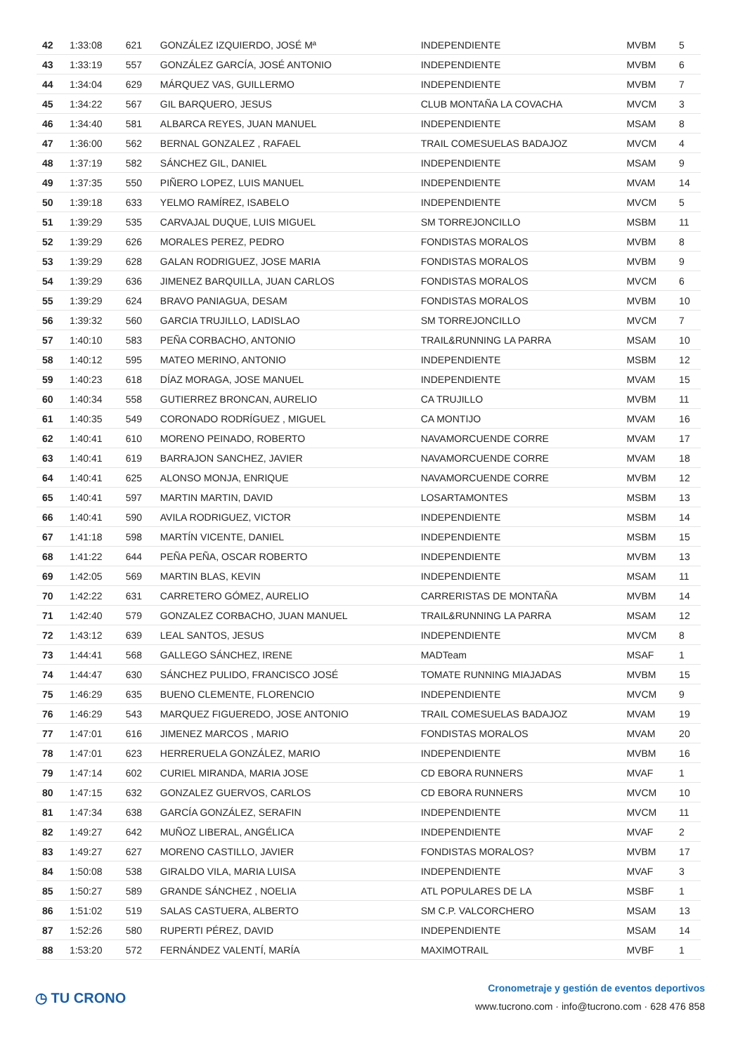| 42 | 1:33:08 | 621 | GONZÁLEZ IZQUIERDO, JOSÉ Mª | INDEPENDIENTE | MVBM | 5 |
| 43 | 1:33:19 | 557 | GONZÁLEZ GARCÍA, JOSÉ ANTONIO | INDEPENDIENTE | MVBM | 6 |
| 44 | 1:34:04 | 629 | MÁRQUEZ VAS, GUILLERMO | INDEPENDIENTE | MVBM | 7 |
| 45 | 1:34:22 | 567 | GIL BARQUERO, JESUS | CLUB MONTAÑA LA COVACHA | MVCM | 3 |
| 46 | 1:34:40 | 581 | ALBARCA REYES, JUAN MANUEL | INDEPENDIENTE | MSAM | 8 |
| 47 | 1:36:00 | 562 | BERNAL GONZALEZ , RAFAEL | TRAIL COMESUELAS BADAJOZ | MVCM | 4 |
| 48 | 1:37:19 | 582 | SÁNCHEZ GIL, DANIEL | INDEPENDIENTE | MSAM | 9 |
| 49 | 1:37:35 | 550 | PIÑERO LOPEZ, LUIS MANUEL | INDEPENDIENTE | MVAM | 14 |
| 50 | 1:39:18 | 633 | YELMO RAMÍREZ, ISABELO | INDEPENDIENTE | MVCM | 5 |
| 51 | 1:39:29 | 535 | CARVAJAL DUQUE, LUIS MIGUEL | SM TORREJONCILLO | MSBM | 11 |
| 52 | 1:39:29 | 626 | MORALES PEREZ, PEDRO | FONDISTAS MORALOS | MVBM | 8 |
| 53 | 1:39:29 | 628 | GALAN RODRIGUEZ, JOSE MARIA | FONDISTAS MORALOS | MVBM | 9 |
| 54 | 1:39:29 | 636 | JIMENEZ BARQUILLA, JUAN CARLOS | FONDISTAS MORALOS | MVCM | 6 |
| 55 | 1:39:29 | 624 | BRAVO PANIAGUA, DESAM | FONDISTAS MORALOS | MVBM | 10 |
| 56 | 1:39:32 | 560 | GARCIA TRUJILLO, LADISLAO | SM TORREJONCILLO | MVCM | 7 |
| 57 | 1:40:10 | 583 | PEÑA CORBACHO, ANTONIO | TRAIL&RUNNING LA PARRA | MSAM | 10 |
| 58 | 1:40:12 | 595 | MATEO MERINO, ANTONIO | INDEPENDIENTE | MSBM | 12 |
| 59 | 1:40:23 | 618 | DÍAZ MORAGA, JOSE MANUEL | INDEPENDIENTE | MVAM | 15 |
| 60 | 1:40:34 | 558 | GUTIERREZ BRONCAN, AURELIO | CA TRUJILLO | MVBM | 11 |
| 61 | 1:40:35 | 549 | CORONADO RODRÍGUEZ , MIGUEL | CA MONTIJO | MVAM | 16 |
| 62 | 1:40:41 | 610 | MORENO PEINADO, ROBERTO | NAVAMORCUENDE CORRE | MVAM | 17 |
| 63 | 1:40:41 | 619 | BARRAJON SANCHEZ, JAVIER | NAVAMORCUENDE CORRE | MVAM | 18 |
| 64 | 1:40:41 | 625 | ALONSO MONJA, ENRIQUE | NAVAMORCUENDE CORRE | MVBM | 12 |
| 65 | 1:40:41 | 597 | MARTIN MARTIN, DAVID | LOSARTAMONTES | MSBM | 13 |
| 66 | 1:40:41 | 590 | AVILA RODRIGUEZ, VICTOR | INDEPENDIENTE | MSBM | 14 |
| 67 | 1:41:18 | 598 | MARTÍN VICENTE, DANIEL | INDEPENDIENTE | MSBM | 15 |
| 68 | 1:41:22 | 644 | PEÑA PEÑA, OSCAR ROBERTO | INDEPENDIENTE | MVBM | 13 |
| 69 | 1:42:05 | 569 | MARTIN BLAS, KEVIN | INDEPENDIENTE | MSAM | 11 |
| 70 | 1:42:22 | 631 | CARRETERO GÓMEZ, AURELIO | CARRERISTAS DE MONTAÑA | MVBM | 14 |
| 71 | 1:42:40 | 579 | GONZALEZ CORBACHO, JUAN MANUEL | TRAIL&RUNNING LA PARRA | MSAM | 12 |
| 72 | 1:43:12 | 639 | LEAL SANTOS, JESUS | INDEPENDIENTE | MVCM | 8 |
| 73 | 1:44:41 | 568 | GALLEGO SÁNCHEZ, IRENE | MADTeam | MSAF | 1 |
| 74 | 1:44:47 | 630 | SÁNCHEZ PULIDO, FRANCISCO JOSÉ | TOMATE RUNNING MIAJADAS | MVBM | 15 |
| 75 | 1:46:29 | 635 | BUENO CLEMENTE, FLORENCIO | INDEPENDIENTE | MVCM | 9 |
| 76 | 1:46:29 | 543 | MARQUEZ FIGUEREDO, JOSE ANTONIO | TRAIL COMESUELAS BADAJOZ | MVAM | 19 |
| 77 | 1:47:01 | 616 | JIMENEZ MARCOS , MARIO | FONDISTAS MORALOS | MVAM | 20 |
| 78 | 1:47:01 | 623 | HERRERUELA GONZÁLEZ, MARIO | INDEPENDIENTE | MVBM | 16 |
| 79 | 1:47:14 | 602 | CURIEL MIRANDA, MARIA JOSE | CD EBORA RUNNERS | MVAF | 1 |
| 80 | 1:47:15 | 632 | GONZALEZ GUERVOS, CARLOS | CD EBORA RUNNERS | MVCM | 10 |
| 81 | 1:47:34 | 638 | GARCÍA GONZÁLEZ, SERAFIN | INDEPENDIENTE | MVCM | 11 |
| 82 | 1:49:27 | 642 | MUÑOZ LIBERAL, ANGÉLICA | INDEPENDIENTE | MVAF | 2 |
| 83 | 1:49:27 | 627 | MORENO CASTILLO, JAVIER | FONDISTAS MORALOS? | MVBM | 17 |
| 84 | 1:50:08 | 538 | GIRALDO VILA, MARIA LUISA | INDEPENDIENTE | MVAF | 3 |
| 85 | 1:50:27 | 589 | GRANDE SÁNCHEZ , NOELIA | ATL POPULARES DE LA | MSBF | 1 |
| 86 | 1:51:02 | 519 | SALAS CASTUERA, ALBERTO | SM C.P. VALCORCHERO | MSAM | 13 |
| 87 | 1:52:26 | 580 | RUPERTI PÉREZ, DAVID | INDEPENDIENTE | MSAM | 14 |
| 88 | 1:53:20 | 572 | FERNÁNDEZ VALENTÍ, MARÍA | MAXIMOTRAIL | MVBF | 1 |
◷ TU CRONO
Cronometraje y gestión de eventos deportivos
www.tucrono.com · info@tucrono.com · 628 476 858